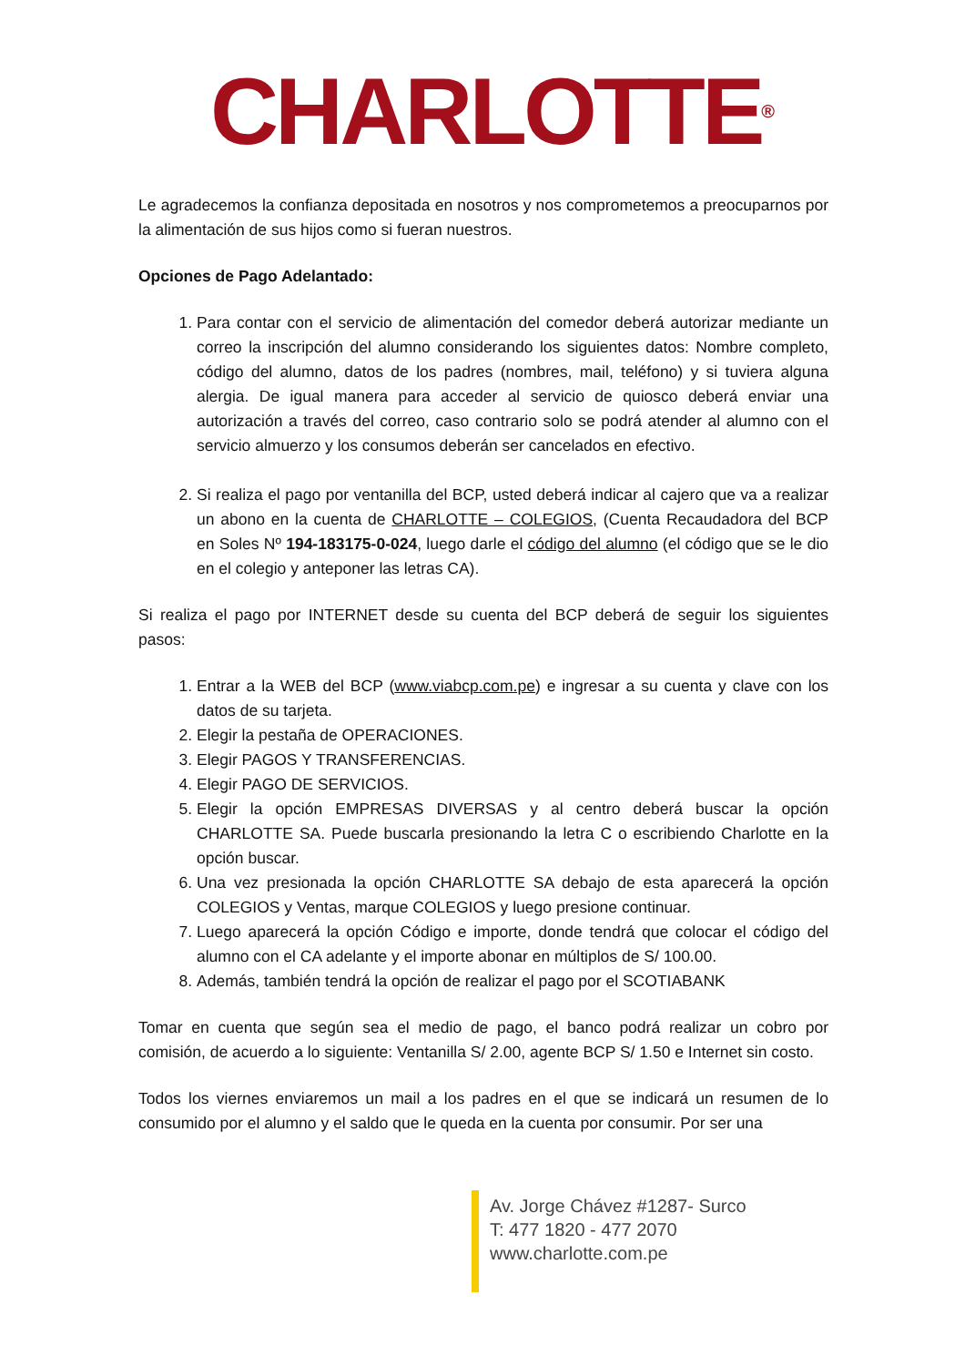CHARLOTTE<sup>®</sup>
Le agradecemos la confianza depositada en nosotros y nos comprometemos a preocuparnos por la alimentación de sus hijos como si fueran nuestros.
Opciones de Pago Adelantado:
1. Para contar con el servicio de alimentación del comedor deberá autorizar mediante un correo la inscripción del alumno considerando los siguientes datos: Nombre completo, código del alumno, datos de los padres (nombres, mail, teléfono) y si tuviera alguna alergia. De igual manera para acceder al servicio de quiosco deberá enviar una autorización a través del correo, caso contrario solo se podrá atender al alumno con el servicio almuerzo y los consumos deberán ser cancelados en efectivo.
2. Si realiza el pago por ventanilla del BCP, usted deberá indicar al cajero que va a realizar un abono en la cuenta de CHARLOTTE – COLEGIOS, (Cuenta Recaudadora del BCP en Soles Nº 194-183175-0-024, luego darle el código del alumno (el código que se le dio en el colegio y anteponer las letras CA).
Si realiza el pago por INTERNET desde su cuenta del BCP deberá de seguir los siguientes pasos:
1. Entrar a la WEB del BCP (www.viabcp.com.pe) e ingresar a su cuenta y clave con los datos de su tarjeta.
2. Elegir la pestaña de OPERACIONES.
3. Elegir PAGOS Y TRANSFERENCIAS.
4. Elegir PAGO DE SERVICIOS.
5. Elegir la opción EMPRESAS DIVERSAS y al centro deberá buscar la opción CHARLOTTE SA. Puede buscarla presionando la letra C o escribiendo Charlotte en la opción buscar.
6. Una vez presionada la opción CHARLOTTE SA debajo de esta aparecerá la opción COLEGIOS y Ventas, marque COLEGIOS y luego presione continuar.
7. Luego aparecerá la opción Código e importe, donde tendrá que colocar el código del alumno con el CA adelante y el importe abonar en múltiplos de S/ 100.00.
8. Además, también tendrá la opción de realizar el pago por el SCOTIABANK
Tomar en cuenta que según sea el medio de pago, el banco podrá realizar un cobro por comisión, de acuerdo a lo siguiente: Ventanilla S/ 2.00, agente BCP S/ 1.50 e Internet sin costo.
Todos los viernes enviaremos un mail a los padres en el que se indicará un resumen de lo consumido por el alumno y el saldo que le queda en la cuenta por consumir. Por ser una
Av. Jorge Chávez #1287- Surco
T: 477 1820 - 477 2070
www.charlotte.com.pe